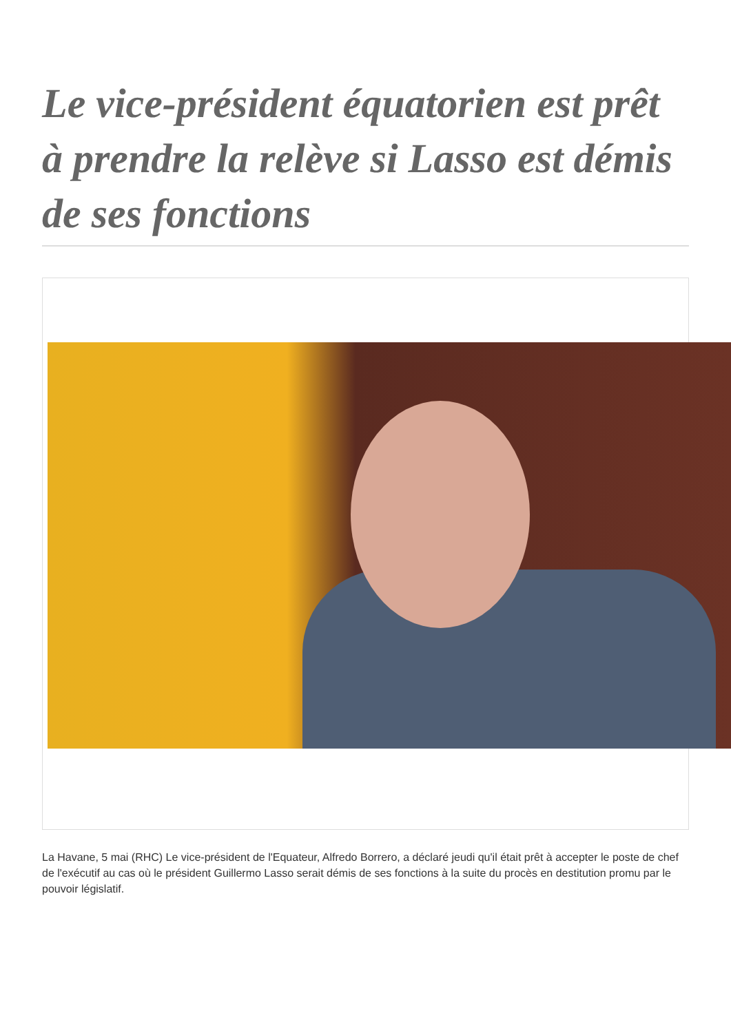Le vice-président équatorien est prêt à prendre la relève si Lasso est démis de ses fonctions
La Havane, 5 mai (RHC) Le vice-président de l'Equateur, Alfredo Borrero, a déclaré jeudi qu'il était prêt à accepter le poste de chef de l'exécutif au cas où le président Guillermo Lasso serait démis de ses fonctions à la suite du procès en destitution promu par le pouvoir législatif.